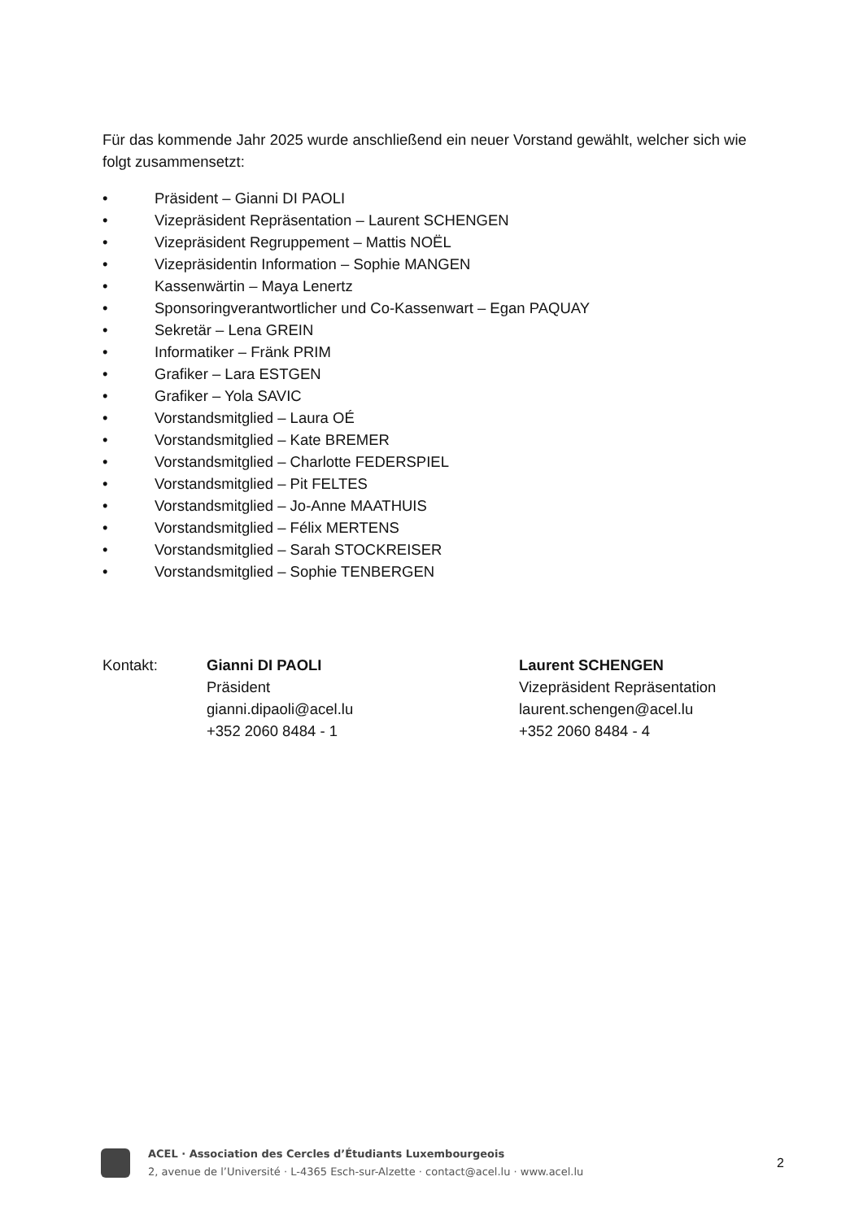Für das kommende Jahr 2025 wurde anschließend ein neuer Vorstand gewählt, welcher sich wie folgt zusammensetzt:
• Präsident – Gianni DI PAOLI
• Vizepräsident Repräsentation – Laurent SCHENGEN
• Vizepräsident Regruppement – Mattis NOËL
• Vizepräsidentin Information – Sophie MANGEN
• Kassenwärtin – Maya Lenertz
• Sponsoringverantwortlicher und Co-Kassenwart – Egan PAQUAY
• Sekretär – Lena GREIN
• Informatiker – Fränk PRIM
• Grafiker – Lara ESTGEN
• Grafiker – Yola SAVIC
• Vorstandsmitglied – Laura OÉ
• Vorstandsmitglied – Kate BREMER
• Vorstandsmitglied – Charlotte FEDERSPIEL
• Vorstandsmitglied – Pit FELTES
• Vorstandsmitglied – Jo-Anne MAATHUIS
• Vorstandsmitglied – Félix MERTENS
• Vorstandsmitglied – Sarah STOCKREISER
• Vorstandsmitglied – Sophie TENBERGEN
Kontakt: Gianni DI PAOLI
Präsident
gianni.dipaoli@acel.lu
+352 2060 8484 - 1
Laurent SCHENGEN
Vizepräsident Repräsentation
laurent.schengen@acel.lu
+352 2060 8484 - 4
ACEL · Association des Cercles d’Étudiants Luxembourgeois
2, avenue de l’Université · L-4365 Esch-sur-Alzette · contact@acel.lu · www.acel.lu
2